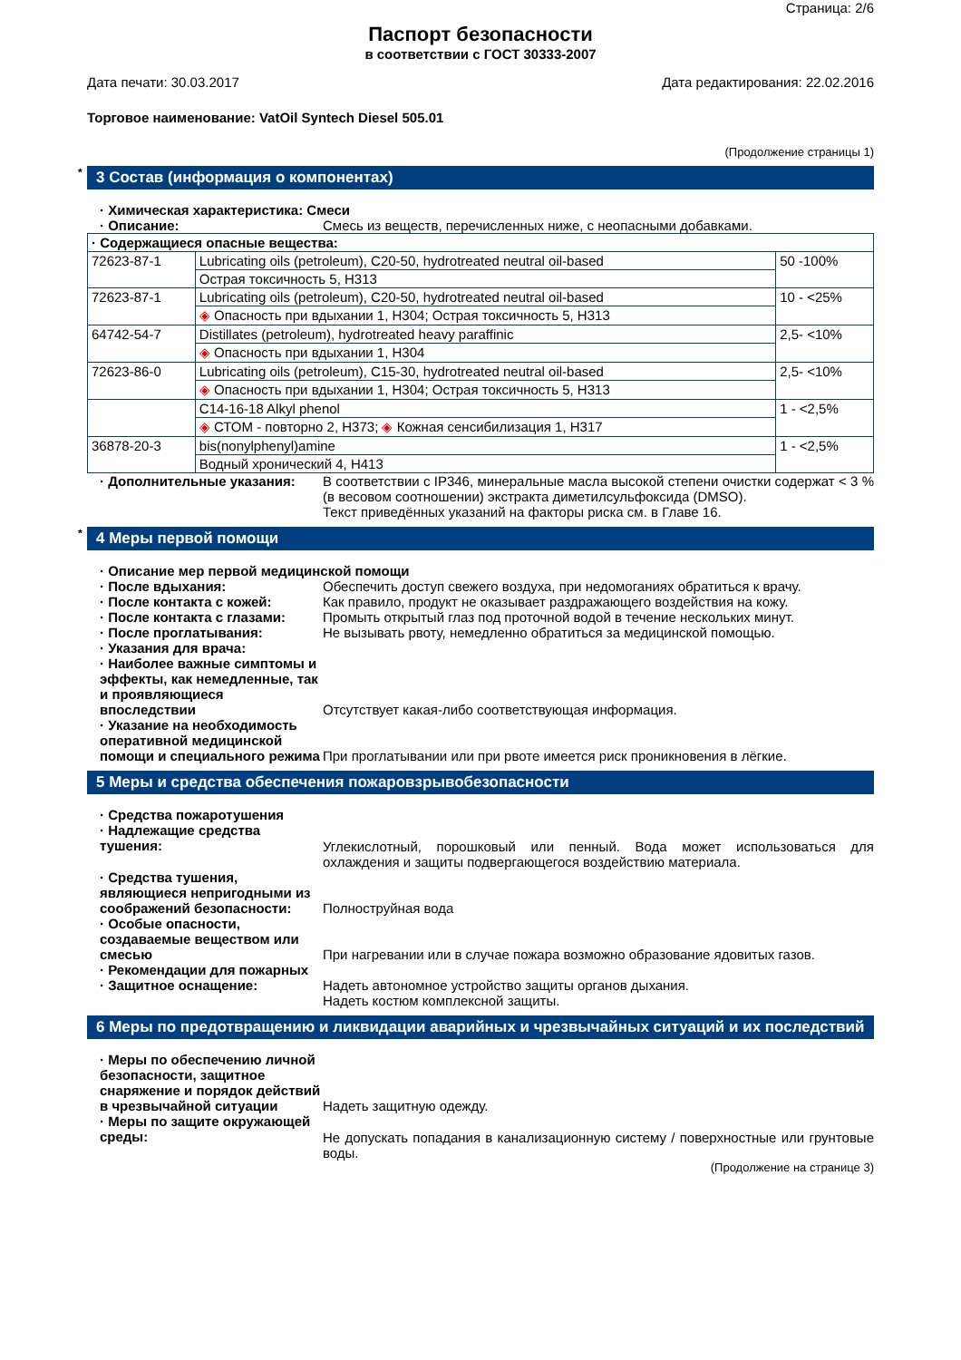Страница: 2/6
Паспорт безопасности
в соответствии с ГОСТ 30333-2007
Дата печати: 30.03.2017 Дата редактирования: 22.02.2016
Торговое наименование: VatOil Syntech Diesel 505.01
(Продолжение страницы 1)
* 3 Состав (информация о компонентах)
· Химическая характеристика: Смеси
· Описание: Смесь из веществ, перечисленных ниже, с неопасными добавками.
| · Содержащиеся опасные вещества: | | |
| 72623-87-1 | Lubricating oils (petroleum), C20-50, hydrotreated neutral oil-based | 50 -100% |
| | Острая токсичность 5, H313 | |
| 72623-87-1 | Lubricating oils (petroleum), C20-50, hydrotreated neutral oil-based | 10 - <25% |
| | ◈ Опасность при вдыхании 1, H304; Острая токсичность 5, H313 | |
| 64742-54-7 | Distillates (petroleum), hydrotreated heavy paraffinic | 2,5- <10% |
| | ◈ Опасность при вдыхании 1, H304 | |
| 72623-86-0 | Lubricating oils (petroleum), C15-30, hydrotreated neutral oil-based | 2,5- <10% |
| | ◈ Опасность при вдыхании 1, H304; Острая токсичность 5, H313 | |
| | C14-16-18 Alkyl phenol | 1 - <2,5% |
| | ◈ СТОМ - повторно 2, H373; ◈ Кожная сенсибилизация 1, H317 | |
| 36878-20-3 | bis(nonylphenyl)amine | 1 - <2,5% |
| | Водный хронический 4, H413 | |
· Дополнительные указания: В соответствии с IP346, минеральные масла высокой степени очистки содержат < 3 % (в весовом соотношении) экстракта диметилсульфоксида (DMSO).
Текст приведённых указаний на факторы риска см. в Главе 16.
* 4 Меры первой помощи
· Описание мер первой медицинской помощи
· После вдыхания: Обеспечить доступ свежего воздуха, при недомоганиях обратиться к врачу.
· После контакта с кожей: Как правило, продукт не оказывает раздражающего воздействия на кожу.
· После контакта с глазами: Промыть открытый глаз под проточной водой в течение нескольких минут.
· После проглатывания: Не вызывать рвоту, немедленно обратиться за медицинской помощью.
· Указания для врача:
· Наиболее важные симптомы и эффекты, как немедленные, так и проявляющиеся впоследствии Отсутствует какая-либо соответствующая информация.
· Указание на необходимость оперативной медицинской помощи и специального режима При проглатывании или при рвоте имеется риск проникновения в лёгкие.
5 Меры и средства обеспечения пожаровзрывобезопасности
· Средства пожаротушения
· Надлежащие средства тушения: Углекислотный, порошковый или пенный. Вода может использоваться для охлаждения и защиты подвергающегося воздействию материала.
· Средства тушения, являющиеся непригодными из соображений безопасности: Полноструйная вода
· Особые опасности, создаваемые веществом или смесью При нагревании или в случае пожара возможно образование ядовитых газов.
· Рекомендации для пожарных
· Защитное оснащение: Надеть автономное устройство защиты органов дыхания.
Надеть костюм комплексной защиты.
6 Меры по предотвращению и ликвидации аварийных и чрезвычайных ситуаций и их последствий
· Меры по обеспечению личной безопасности, защитное снаряжение и порядок действий в чрезвычайной ситуации Надеть защитную одежду.
· Меры по защите окружающей среды: Не допускать попадания в канализационную систему / поверхностные или грунтовые воды.
(Продолжение на странице 3)